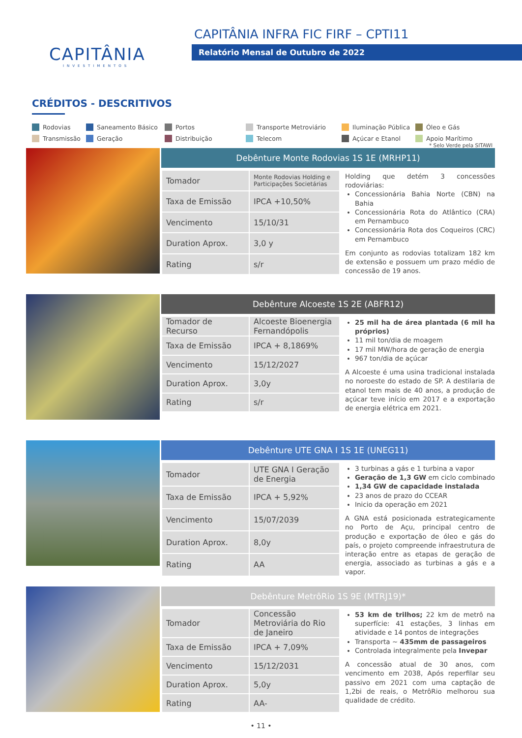CAPITÂNIA
INVESTIMENTOS
CAPITÂNIA INFRA FIC FIRF – CPTI11
Relatório Mensal de Outubro de 2022
CRÉDITOS - DESCRITIVOS
Rodovias Saneamento Básico Portos Transporte Metroviário Iluminação Pública Óleo e Gás Transmissão Geração Distribuição Telecom Açúcar e Etanol Apoio Marítimo
* Selo Verde pela SITAWI
Debênture Monte Rodovias 1S 1E (MRHP11)
| Tomador | Monte Rodovias Holding e Participações Societárias |
| Taxa de Emissão | IPCA +10,50% |
| Vencimento | 15/10/31 |
| Duration Aprox. | 3,0 y |
| Rating | s/r |
Holding que detém 3 concessões rodoviárias:
Concessionária Bahia Norte (CBN) na Bahia
Concessionária Rota do Atlântico (CRA) em Pernambuco
Concessionária Rota dos Coqueiros (CRC) em Pernambuco
Em conjunto as rodovias totalizam 182 km de extensão e possuem um prazo médio de concessão de 19 anos.
Debênture Alcoeste 1S 2E (ABFR12)
| Tomador de Recurso | Alcoeste Bioenergia Fernandópolis |
| Taxa de Emissão | IPCA + 8,1869% |
| Vencimento | 15/12/2027 |
| Duration Aprox. | 3,0y |
| Rating | s/r |
25 mil ha de área plantada (6 mil ha próprios)
11 mil ton/dia de moagem
17 mil MW/hora de geração de energia
967 ton/dia de açúcar
A Alcoeste é uma usina tradicional instalada no noroeste do estado de SP. A destilaria de etanol tem mais de 40 anos, a produção de açúcar teve início em 2017 e a exportação de energia elétrica em 2021.
Debênture UTE GNA I 1S 1E (UNEG11)
| Tomador | UTE GNA I Geração de Energia |
| Taxa de Emissão | IPCA + 5,92% |
| Vencimento | 15/07/2039 |
| Duration Aprox. | 8,0y |
| Rating | AA |
3 turbinas a gás e 1 turbina a vapor
Geração de 1,3 GW em ciclo combinado
1,34 GW de capacidade instalada
23 anos de prazo do CCEAR
Inicio da operação em 2021
A GNA está posicionada estrategicamente no Porto de Açu, principal centro de produção e exportação de óleo e gás do país, o projeto compreende infraestrutura de interação entre as etapas de geração de energia, associado as turbinas a gás e a vapor.
Debênture MetrôRio 1S 9E (MTRJ19)*
| Tomador | Concessão Metroviária do Rio de Janeiro |
| Taxa de Emissão | IPCA + 7,09% |
| Vencimento | 15/12/2031 |
| Duration Aprox. | 5,0y |
| Rating | AA- |
53 km de trilhos; 22 km de metrô na superfície: 41 estações, 3 linhas em atividade e 14 pontos de integrações
Transporta ~ 435mm de passageiros
Controlada integralmente pela Invepar
A concessão atual de 30 anos, com vencimento em 2038, Após reperfilar seu passivo em 2021 com uma captação de 1,2bi de reais, o MetrôRio melhorou sua qualidade de crédito.
• 11 •